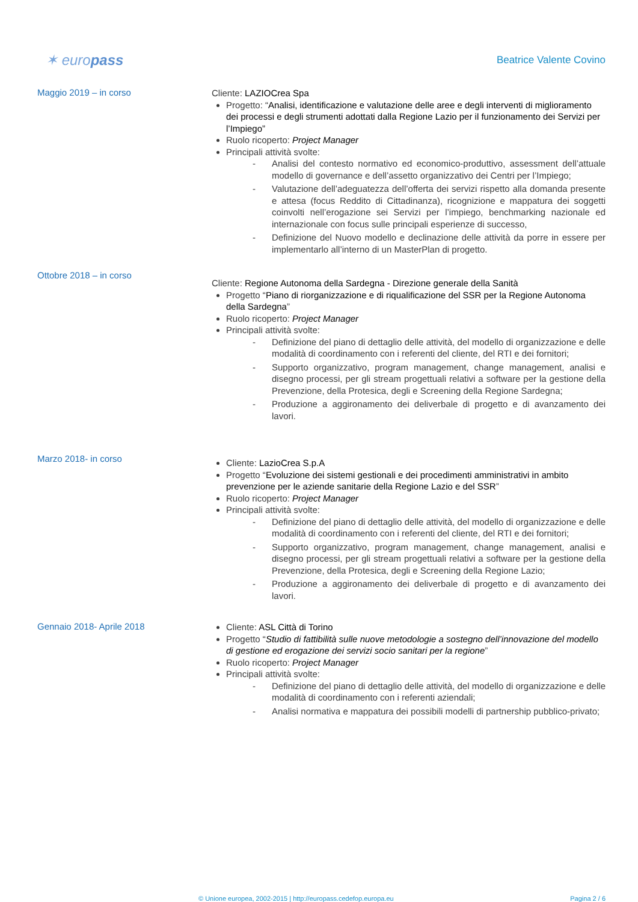✶ europass
Beatrice Valente Covino
Maggio 2019 – in corso
Cliente: LAZIOCrea Spa
Progetto: “Analisi, identificazione e valutazione delle aree e degli interventi di miglioramento dei processi e degli strumenti adottati dalla Regione Lazio per il funzionamento dei Servizi per l’Impiego”
Ruolo ricoperto: Project Manager
Principali attività svolte:
- Analisi del contesto normativo ed economico-produttivo, assessment dell’attuale modello di governance e dell’assetto organizzativo dei Centri per l’Impiego;
- Valutazione dell’adeguatezza dell’offerta dei servizi rispetto alla domanda presente e attesa (focus Reddito di Cittadinanza), ricognizione e mappatura dei soggetti coinvolti nell’erogazione sei Servizi per l’impiego, benchmarking nazionale ed internazionale con focus sulle principali esperienze di successo,
- Definizione del Nuovo modello e declinazione delle attività da porre in essere per implementarlo all’interno di un MasterPlan di progetto.
Ottobre 2018 – in corso
Cliente: Regione Autonoma della Sardegna - Direzione generale della Sanità
Progetto “Piano di riorganizzazione e di riqualificazione del SSR per la Regione Autonoma della Sardegna”
Ruolo ricoperto: Project Manager
Principali attività svolte:
- Definizione del piano di dettaglio delle attività, del modello di organizzazione e delle modalità di coordinamento con i referenti del cliente, del RTI e dei fornitori;
- Supporto organizzativo, program management, change management, analisi e disegno processi, per gli stream progettuali relativi a software per la gestione della Prevenzione, della Protesica, degli e Screening della Regione Sardegna;
- Produzione a aggironamento dei deliverbale di progetto e di avanzamento dei lavori.
Marzo 2018- in corso
Cliente: LazioCrea S.p.A
Progetto “Evoluzione dei sistemi gestionali e dei procedimenti amministrativi in ambito prevenzione per le aziende sanitarie della Regione Lazio e del SSR”
Ruolo ricoperto: Project Manager
Principali attività svolte:
- Definizione del piano di dettaglio delle attività, del modello di organizzazione e delle modalità di coordinamento con i referenti del cliente, del RTI e dei fornitori;
- Supporto organizzativo, program management, change management, analisi e disegno processi, per gli stream progettuali relativi a software per la gestione della Prevenzione, della Protesica, degli e Screening della Regione Lazio;
- Produzione a aggironamento dei deliverbale di progetto e di avanzamento dei lavori.
Gennaio 2018- Aprile 2018
Cliente: ASL Città di Torino
Progetto “Studio di fattibilità sulle nuove metodologie a sostegno dell’innovazione del modello di gestione ed erogazione dei servizi socio sanitari per la regione”
Ruolo ricoperto: Project Manager
Principali attività svolte:
- Definizione del piano di dettaglio delle attività, del modello di organizzazione e delle modalità di coordinamento con i referenti aziendali;
- Analisi normativa e mappatura dei possibili modelli di partnership pubblico-privato;
© Unione europea, 2002-2015 | http://europass.cedefop.europa.eu Pagina 2 / 6